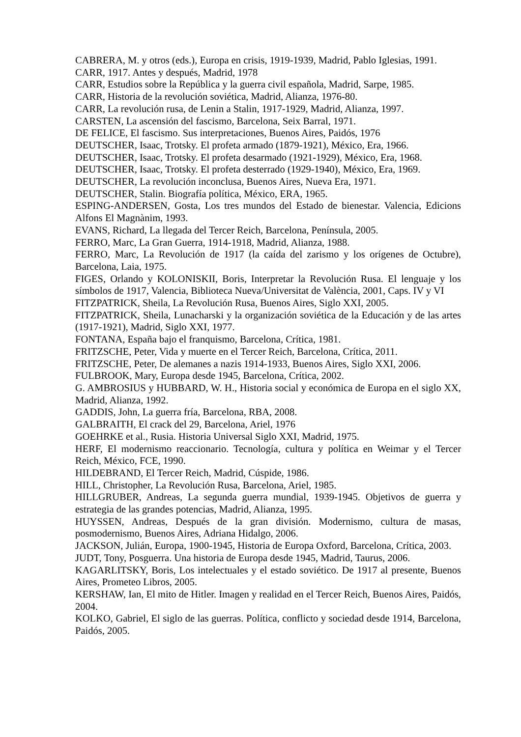CABRERA, M. y otros (eds.), Europa en crisis, 1919-1939, Madrid, Pablo Iglesias, 1991.
CARR, 1917. Antes y después, Madrid, 1978
CARR, Estudios sobre la República y la guerra civil española, Madrid, Sarpe, 1985.
CARR, Historia de la revolución soviética, Madrid, Alianza, 1976-80.
CARR, La revolución rusa, de Lenin a Stalin, 1917-1929, Madrid, Alianza, 1997.
CARSTEN, La ascensión del fascismo, Barcelona, Seix Barral, 1971.
DE FELICE, El fascismo. Sus interpretaciones, Buenos Aires, Paidós, 1976
DEUTSCHER, Isaac, Trotsky. El profeta armado (1879-1921), México, Era, 1966.
DEUTSCHER, Isaac, Trotsky. El profeta desarmado (1921-1929), México, Era, 1968.
DEUTSCHER, Isaac, Trotsky. El profeta desterrado (1929-1940), México, Era, 1969.
DEUTSCHER, La revolución inconclusa, Buenos Aires, Nueva Era, 1971.
DEUTSCHER, Stalin. Biografía política, México, ERA, 1965.
ESPING-ANDERSEN, Gosta, Los tres mundos del Estado de bienestar. Valencia, Edicions Alfons El Magnànim, 1993.
EVANS, Richard, La llegada del Tercer Reich, Barcelona, Península, 2005.
FERRO, Marc, La Gran Guerra, 1914-1918, Madrid, Alianza, 1988.
FERRO, Marc, La Revolución de 1917 (la caída del zarismo y los orígenes de Octubre), Barcelona, Laia, 1975.
FIGES, Orlando y KOLONISKII, Boris, Interpretar la Revolución Rusa. El lenguaje y los símbolos de 1917, Valencia, Biblioteca Nueva/Universitat de València, 2001, Caps. IV y VI
FITZPATRICK, Sheila, La Revolución Rusa, Buenos Aires, Siglo XXI, 2005.
FITZPATRICK, Sheila, Lunacharski y la organización soviética de la Educación y de las artes (1917-1921), Madrid, Siglo XXI, 1977.
FONTANA, España bajo el franquismo, Barcelona, Crítica, 1981.
FRITZSCHE, Peter, Vida y muerte en el Tercer Reich, Barcelona, Crítica, 2011.
FRITZSCHE, Peter, De alemanes a nazis 1914-1933, Buenos Aires, Siglo XXI, 2006.
FULBROOK, Mary, Europa desde 1945, Barcelona, Crítica, 2002.
G. AMBROSIUS y HUBBARD, W. H., Historia social y económica de Europa en el siglo XX, Madrid, Alianza, 1992.
GADDIS, John, La guerra fría, Barcelona, RBA, 2008.
GALBRAITH, El crack del 29, Barcelona, Ariel, 1976
GOEHRKE et al., Rusia. Historia Universal Siglo XXI, Madrid, 1975.
HERF, El modernismo reaccionario. Tecnología, cultura y política en Weimar y el Tercer Reich, México, FCE, 1990.
HILDEBRAND, El Tercer Reich, Madrid, Cúspide, 1986.
HILL, Christopher, La Revolución Rusa, Barcelona, Ariel, 1985.
HILLGRUBER, Andreas, La segunda guerra mundial, 1939-1945. Objetivos de guerra y estrategia de las grandes potencias, Madrid, Alianza, 1995.
HUYSSEN, Andreas, Después de la gran división. Modernismo, cultura de masas, posmodernismo, Buenos Aires, Adriana Hidalgo, 2006.
JACKSON, Julián, Europa, 1900-1945, Historia de Europa Oxford, Barcelona, Crítica, 2003.
JUDT, Tony, Posguerra. Una historia de Europa desde 1945, Madrid, Taurus, 2006.
KAGARLITSKY, Boris, Los intelectuales y el estado soviético. De 1917 al presente, Buenos Aires, Prometeo Libros, 2005.
KERSHAW, Ian, El mito de Hitler. Imagen y realidad en el Tercer Reich, Buenos Aires, Paidós, 2004.
KOLKO, Gabriel, El siglo de las guerras. Política, conflicto y sociedad desde 1914, Barcelona, Paidós, 2005.